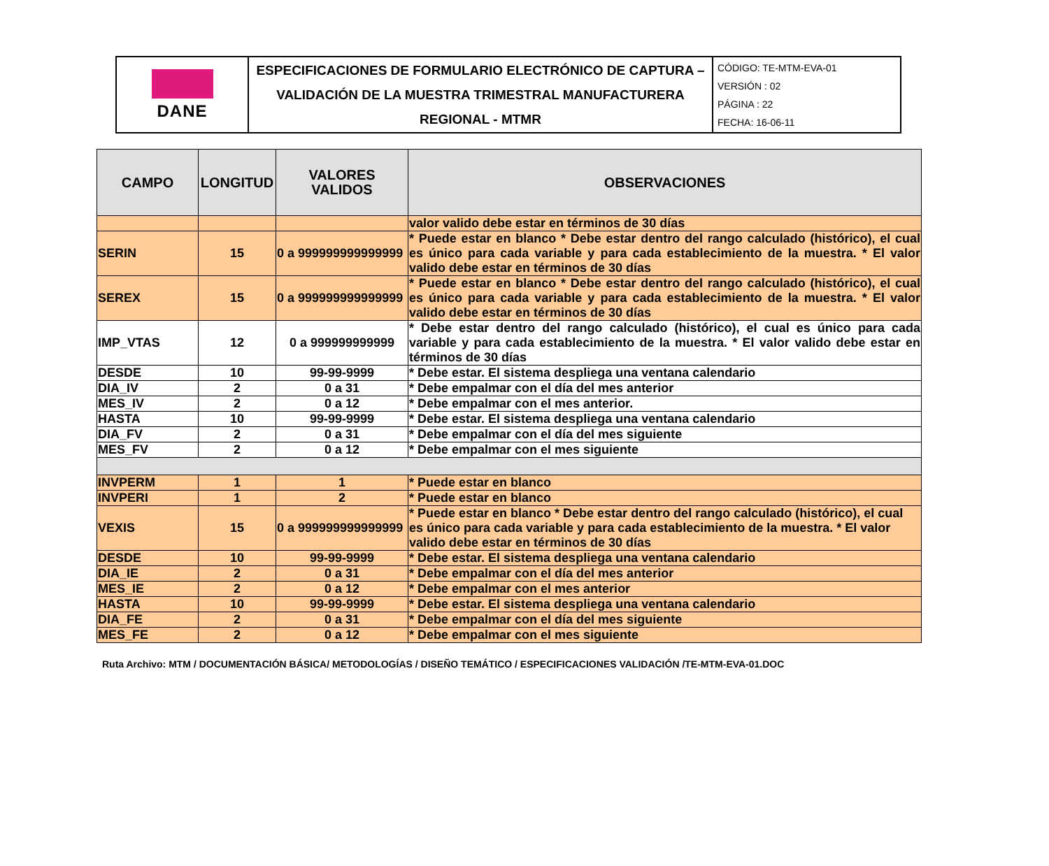| DANE | ESPECIFICACIONES DE FORMULARIO ELECTRÓNICO DE CAPTURA – VALIDACIÓN DE LA MUESTRA TRIMESTRAL MANUFACTURERA REGIONAL - MTMR | CÓDIGO: TE-MTM-EVA-01 VERSIÓN : 02 PÁGINA : 22 FECHA: 16-06-11 |
| CAMPO | LONGITUD | VALORES VALIDOS | OBSERVACIONES |
| --- | --- | --- | --- |
| | | | valor valido debe estar en términos de 30 días |
| SERIN | 15 | 0 a 999999999999999 | * Puede estar en blanco * Debe estar dentro del rango calculado (histórico), el cual es único para cada variable y para cada establecimiento de la muestra. * El valor valido debe estar en términos de 30 días |
| SEREX | 15 | 0 a 999999999999999 | * Puede estar en blanco * Debe estar dentro del rango calculado (histórico), el cual es único para cada variable y para cada establecimiento de la muestra. * El valor valido debe estar en términos de 30 días |
| IMP_VTAS | 12 | 0 a 999999999999 | * Debe estar dentro del rango calculado (histórico), el cual es único para cada variable y para cada establecimiento de la muestra. * El valor valido debe estar en términos de 30 días |
| DESDE | 10 | 99-99-9999 | * Debe estar. El sistema despliega una ventana calendario |
| DIA_IV | 2 | 0 a 31 | * Debe empalmar con el día del mes anterior |
| MES_IV | 2 | 0 a 12 | * Debe empalmar con el mes anterior. |
| HASTA | 10 | 99-99-9999 | * Debe estar. El sistema despliega una ventana calendario |
| DIA_FV | 2 | 0 a 31 | * Debe empalmar con el día del mes siguiente |
| MES_FV | 2 | 0 a 12 | * Debe empalmar con el mes siguiente |
| INVPERM | 1 | 1 | * Puede estar en blanco |
| INVPERI | 1 | 2 | * Puede estar en blanco |
| VEXIS | 15 | 0 a 999999999999999 | * Puede estar en blanco * Debe estar dentro del rango calculado (histórico), el cual es único para cada variable y para cada establecimiento de la muestra. * El valor valido debe estar en términos de 30 días |
| DESDE | 10 | 99-99-9999 | * Debe estar. El sistema despliega una ventana calendario |
| DIA_IE | 2 | 0 a 31 | * Debe empalmar con el día del mes anterior |
| MES_IE | 2 | 0 a 12 | * Debe empalmar con el mes anterior |
| HASTA | 10 | 99-99-9999 | * Debe estar. El sistema despliega una ventana calendario |
| DIA_FE | 2 | 0 a 31 | * Debe empalmar con el día del mes siguiente |
| MES_FE | 2 | 0 a 12 | * Debe empalmar con el mes siguiente |
Ruta Archivo: MTM / DOCUMENTACIÓN BÁSICA/ METODOLOGÍAS / DISEÑO TEMÁTICO / ESPECIFICACIONES VALIDACIÓN /TE-MTM-EVA-01.DOC